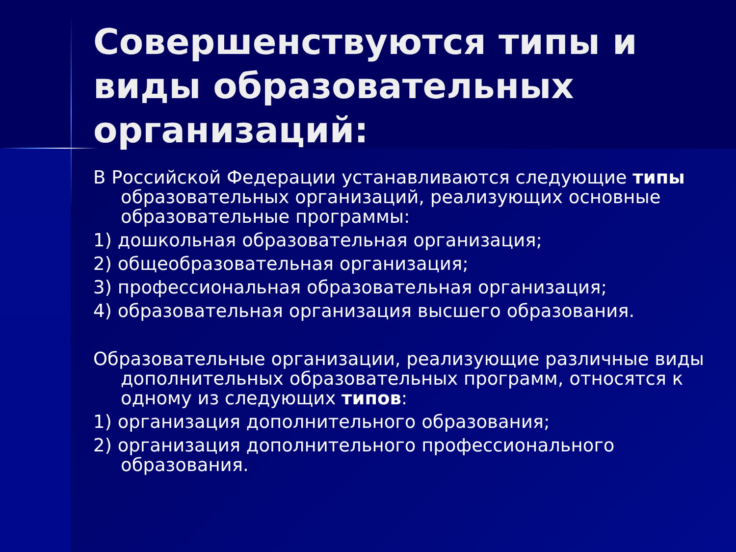Совершенствуются типы и виды образовательных организаций:
В Российской Федерации устанавливаются следующие типы образовательных организаций, реализующих основные образовательные программы:
1) дошкольная образовательная организация;
2) общеобразовательная организация;
3) профессиональная образовательная организация;
4) образовательная организация высшего образования.
Образовательные организации, реализующие различные виды дополнительных образовательных программ, относятся к одному из следующих типов:
1) организация дополнительного образования;
2) организация дополнительного профессионального образования.